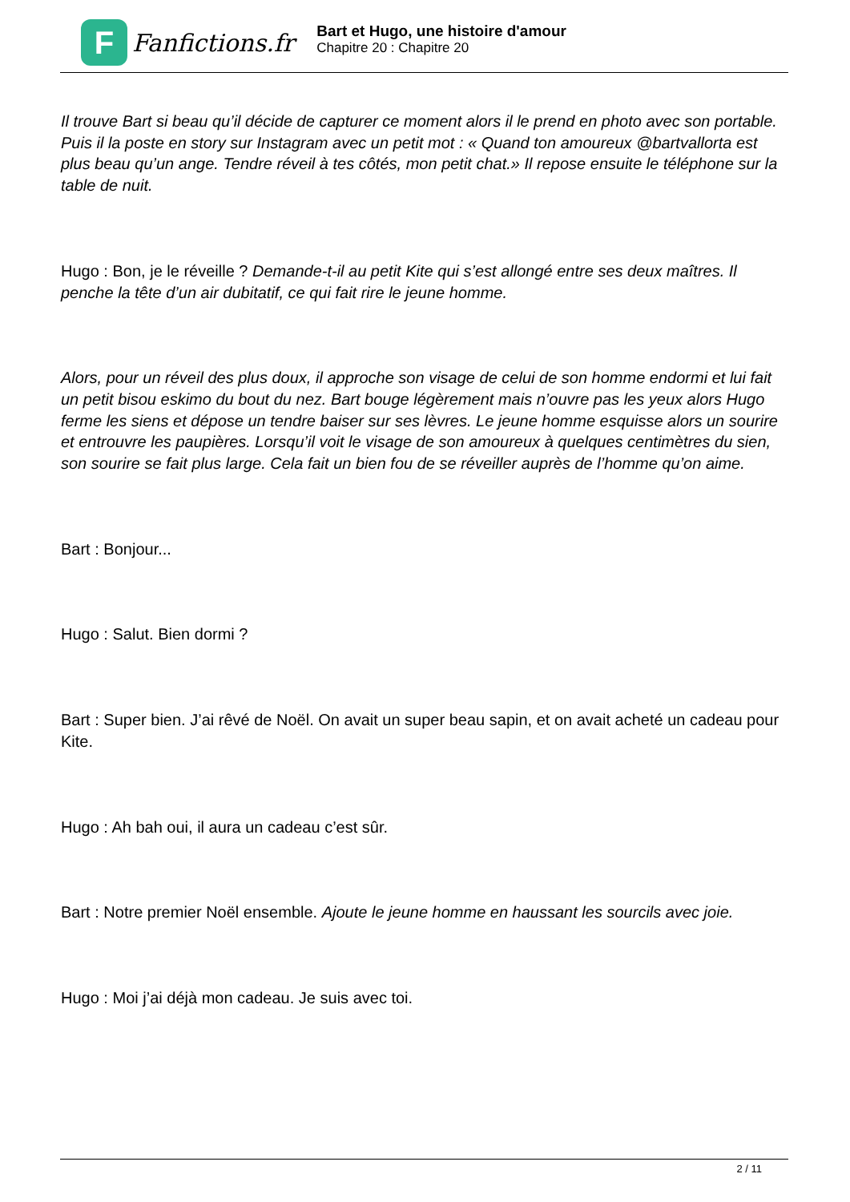F
Fanfictions.fr
Bart et Hugo, une histoire d'amour
Chapitre 20 : Chapitre 20
Il trouve Bart si beau qu’il décide de capturer ce moment alors il le prend en photo avec son portable. Puis il la poste en story sur Instagram avec un petit mot : « Quand ton amoureux @bartvallorta est plus beau qu’un ange. Tendre réveil à tes côtés, mon petit chat.» Il repose ensuite le téléphone sur la table de nuit.
Hugo : Bon, je le réveille ? Demande-t-il au petit Kite qui s’est allongé entre ses deux maîtres. Il penche la tête d’un air dubitatif, ce qui fait rire le jeune homme.
Alors, pour un réveil des plus doux, il approche son visage de celui de son homme endormi et lui fait un petit bisou eskimo du bout du nez. Bart bouge légèrement mais n’ouvre pas les yeux alors Hugo ferme les siens et dépose un tendre baiser sur ses lèvres. Le jeune homme esquisse alors un sourire et entrouvre les paupières. Lorsqu’il voit le visage de son amoureux à quelques centimètres du sien, son sourire se fait plus large. Cela fait un bien fou de se réveiller auprès de l’homme qu’on aime.
Bart : Bonjour...
Hugo : Salut. Bien dormi ?
Bart : Super bien. J’ai rêvé de Noël. On avait un super beau sapin, et on avait acheté un cadeau pour Kite.
Hugo : Ah bah oui, il aura un cadeau c’est sûr.
Bart : Notre premier Noël ensemble. Ajoute le jeune homme en haussant les sourcils avec joie.
Hugo : Moi j’ai déjà mon cadeau. Je suis avec toi.
2 / 11